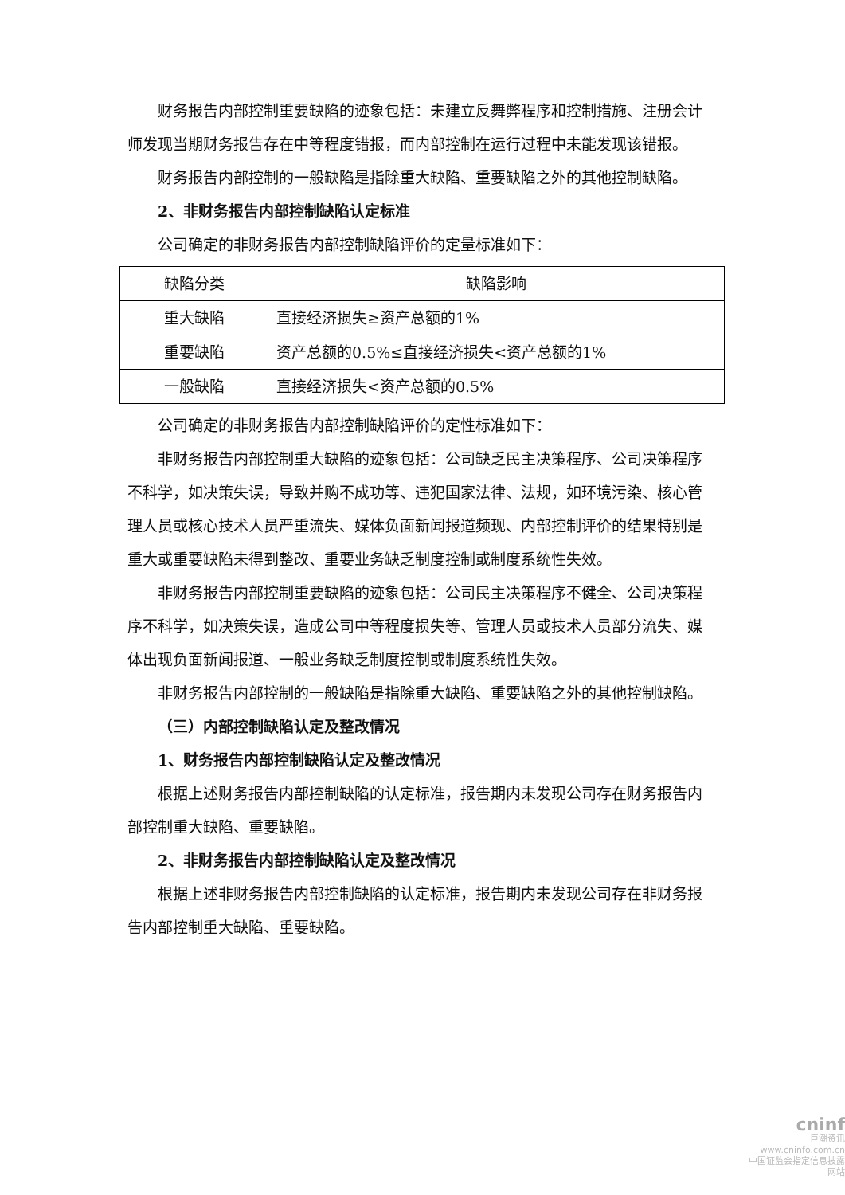财务报告内部控制重要缺陷的迹象包括：未建立反舞弊程序和控制措施、注册会计师发现当期财务报告存在中等程度错报，而内部控制在运行过程中未能发现该错报。
财务报告内部控制的一般缺陷是指除重大缺陷、重要缺陷之外的其他控制缺陷。
2、非财务报告内部控制缺陷认定标准
公司确定的非财务报告内部控制缺陷评价的定量标准如下：
| 缺陷分类 | 缺陷影响 |
| 重大缺陷 | 直接经济损失≥资产总额的1% |
| 重要缺陷 | 资产总额的0.5%≤直接经济损失<资产总额的1% |
| 一般缺陷 | 直接经济损失<资产总额的0.5% |
公司确定的非财务报告内部控制缺陷评价的定性标准如下：
非财务报告内部控制重大缺陷的迹象包括：公司缺乏民主决策程序、公司决策程序不科学，如决策失误，导致并购不成功等、违犯国家法律、法规，如环境污染、核心管理人员或核心技术人员严重流失、媒体负面新闻报道频现、内部控制评价的结果特别是重大或重要缺陷未得到整改、重要业务缺乏制度控制或制度系统性失效。
非财务报告内部控制重要缺陷的迹象包括：公司民主决策程序不健全、公司决策程序不科学，如决策失误，造成公司中等程度损失等、管理人员或技术人员部分流失、媒体出现负面新闻报道、一般业务缺乏制度控制或制度系统性失效。
非财务报告内部控制的一般缺陷是指除重大缺陷、重要缺陷之外的其他控制缺陷。
（三）内部控制缺陷认定及整改情况
1、财务报告内部控制缺陷认定及整改情况
根据上述财务报告内部控制缺陷的认定标准，报告期内未发现公司存在财务报告内部控制重大缺陷、重要缺陷。
2、非财务报告内部控制缺陷认定及整改情况
根据上述非财务报告内部控制缺陷的认定标准，报告期内未发现公司存在非财务报告内部控制重大缺陷、重要缺陷。
cninf
巨潮资讯
www.cninfo.com.cn
中国证监会指定信息披露网站